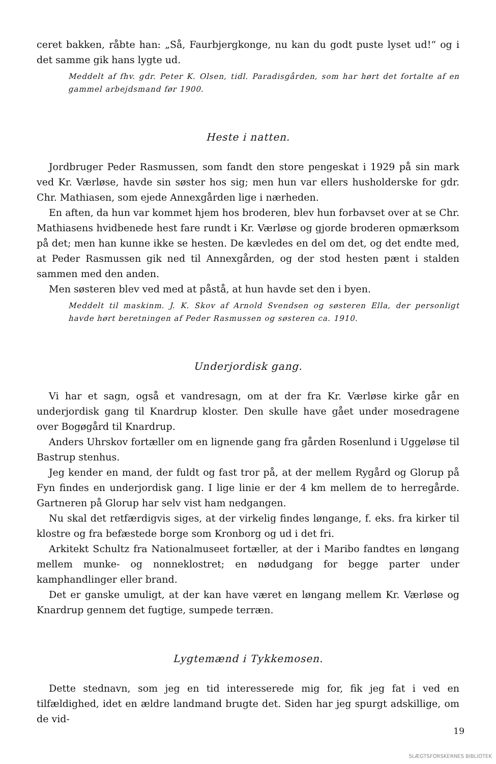ceret bakken, råbte han: „Så, Faurbjergkonge, nu kan du godt puste lyset ud!“ og i det samme gik hans lygte ud.
Meddelt af fhv. gdr. Peter K. Olsen, tidl. Paradisgården, som har hørt det fortalte af en gammel arbejdsmand før 1900.
Heste i natten.
Jordbruger Peder Rasmussen, som fandt den store pengeskat i 1929 på sin mark ved Kr. Værløse, havde sin søster hos sig; men hun var ellers husholderske for gdr. Chr. Mathiasen, som ejede Annexgården lige i nærheden.
En aften, da hun var kommet hjem hos broderen, blev hun forbavset over at se Chr. Mathiasens hvidbenede hest fare rundt i Kr. Værløse og gjorde broderen opmærksom på det; men han kunne ikke se hesten. De kævledes en del om det, og det endte med, at Peder Rasmussen gik ned til Annexgården, og der stod hesten pænt i stalden sammen med den anden.
Men søsteren blev ved med at påstå, at hun havde set den i byen.
Meddelt til maskinm. J. K. Skov af Arnold Svendsen og søsteren Ella, der personligt havde hørt beretningen af Peder Rasmussen og søsteren ca. 1910.
Underjordisk gang.
Vi har et sagn, også et vandresagn, om at der fra Kr. Værløse kirke går en underjordisk gang til Knardrup kloster. Den skulle have gået under mosedragene over Bogøgård til Knardrup.
Anders Uhrskov fortæller om en lignende gang fra gården Rosenlund i Uggeløse til Bastrup stenhus.
Jeg kender en mand, der fuldt og fast tror på, at der mellem Rygård og Glorup på Fyn findes en underjordisk gang. I lige linie er der 4 km mellem de to herregårde. Gartneren på Glorup har selv vist ham nedgangen.
Nu skal det retfærdigvis siges, at der virkelig findes løngange, f. eks. fra kirker til klostre og fra befæstede borge som Kronborg og ud i det fri.
Arkitekt Schultz fra Nationalmuseet fortæller, at der i Maribo fandtes en løngang mellem munke- og nonneklostret; en nødudgang for begge parter under kamphandlinger eller brand.
Det er ganske umuligt, at der kan have været en løngang mellem Kr. Værløse og Knardrup gennem det fugtige, sumpede terræn.
Lygtemænd i Tykkemosen.
Dette stednavn, som jeg en tid interesserede mig for, fik jeg fat i ved en tilfældighed, idet en ældre landmand brugte det. Siden har jeg spurgt adskillige, om de vid-
19
SLÆGTSFORSKERNES BIBLIOTEK